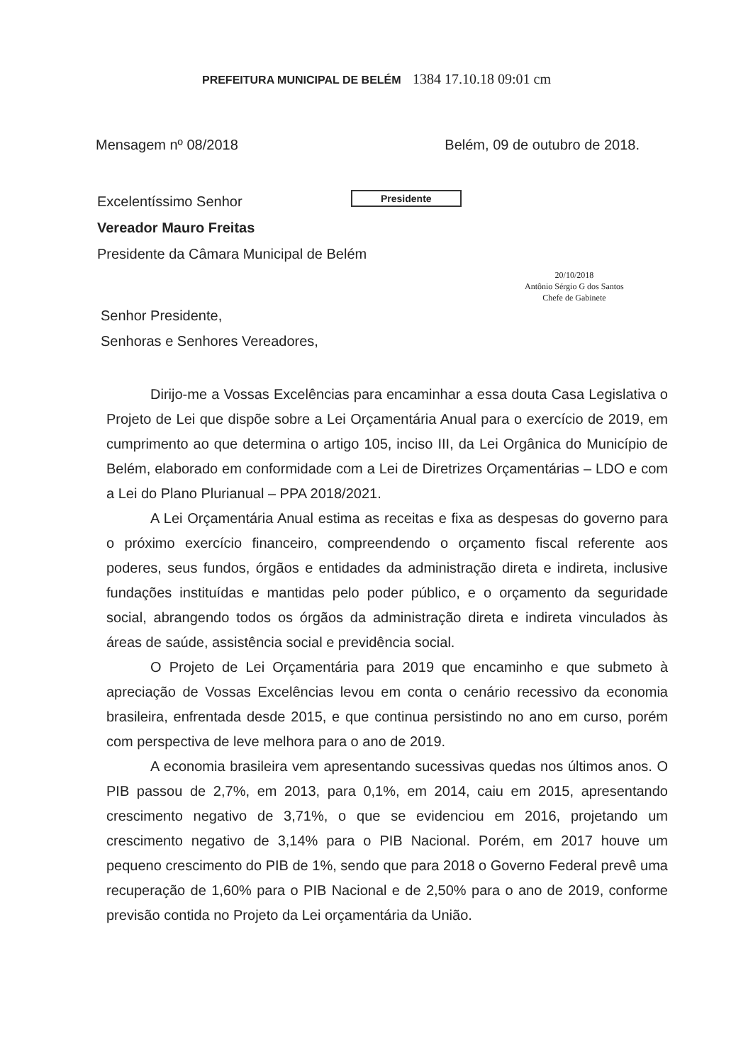PREFEITURA MUNICIPAL DE BELÉM 1384 17.10.18 09:01 cm
Mensagem nº 08/2018 Belém, 09 de outubro de 2018.
Presidente
20/10/2018
Antônio Sérgio G dos Santos
Chefe de Gabinete
Excelentíssimo Senhor
Vereador Mauro Freitas
Presidente da Câmara Municipal de Belém
Senhor Presidente,
Senhoras e Senhores Vereadores,
Dirijo-me a Vossas Excelências para encaminhar a essa douta Casa Legislativa o Projeto de Lei que dispõe sobre a Lei Orçamentária Anual para o exercício de 2019, em cumprimento ao que determina o artigo 105, inciso III, da Lei Orgânica do Município de Belém, elaborado em conformidade com a Lei de Diretrizes Orçamentárias – LDO e com a Lei do Plano Plurianual – PPA 2018/2021.
A Lei Orçamentária Anual estima as receitas e fixa as despesas do governo para o próximo exercício financeiro, compreendendo o orçamento fiscal referente aos poderes, seus fundos, órgãos e entidades da administração direta e indireta, inclusive fundações instituídas e mantidas pelo poder público, e o orçamento da seguridade social, abrangendo todos os órgãos da administração direta e indireta vinculados às áreas de saúde, assistência social e previdência social.
O Projeto de Lei Orçamentária para 2019 que encaminho e que submeto à apreciação de Vossas Excelências levou em conta o cenário recessivo da economia brasileira, enfrentada desde 2015, e que continua persistindo no ano em curso, porém com perspectiva de leve melhora para o ano de 2019.
A economia brasileira vem apresentando sucessivas quedas nos últimos anos. O PIB passou de 2,7%, em 2013, para 0,1%, em 2014, caiu em 2015, apresentando crescimento negativo de 3,71%, o que se evidenciou em 2016, projetando um crescimento negativo de 3,14% para o PIB Nacional. Porém, em 2017 houve um pequeno crescimento do PIB de 1%, sendo que para 2018 o Governo Federal prevê uma recuperação de 1,60% para o PIB Nacional e de 2,50% para o ano de 2019, conforme previsão contida no Projeto da Lei orçamentária da União.